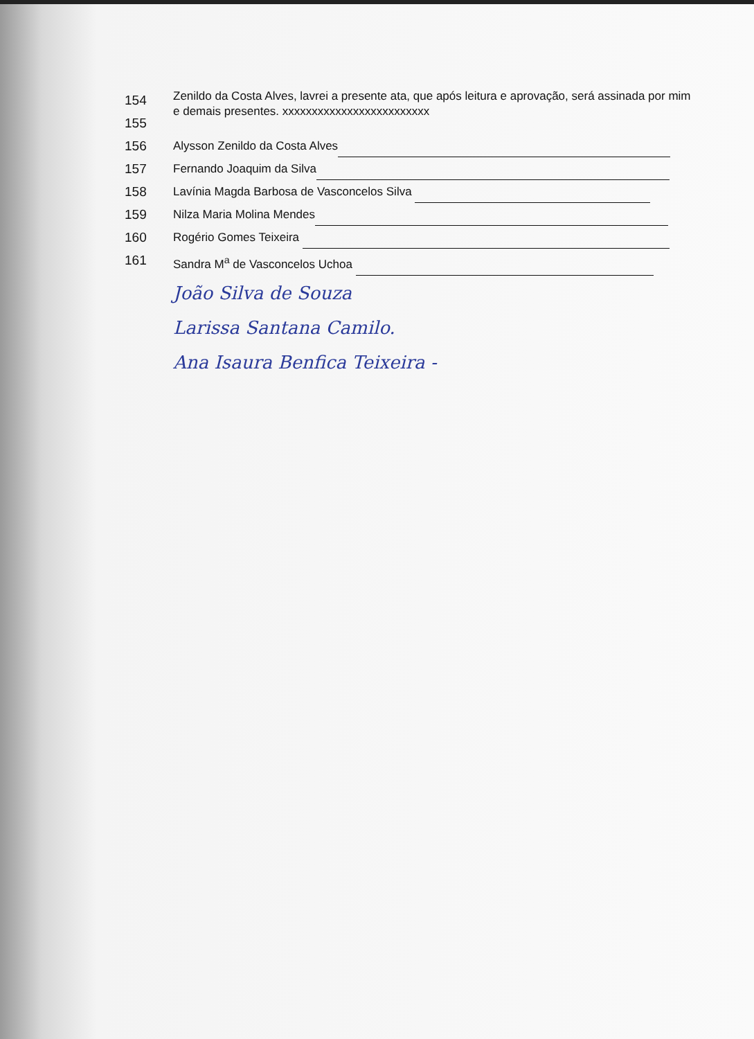154
155 Zenildo da Costa Alves, lavrei a presente ata, que após leitura e aprovação, será assinada por mim e demais presentes. xxxxxxxxxxxxxxxxxxxxxxxxx
156 Alysson Zenildo da Costa Alves
157 Fernando Joaquim da Silva
158 Lavínia Magda Barbosa de Vasconcelos Silva
159 Nilza Maria Molina Mendes
160 Rogério Gomes Teixeira
161 Sandra M<sup>a</sup> de Vasconcelos Uchoa
João Silva de Souza
Larissa Santana Camilo.
Ana Isaura Benfica Teixeira -